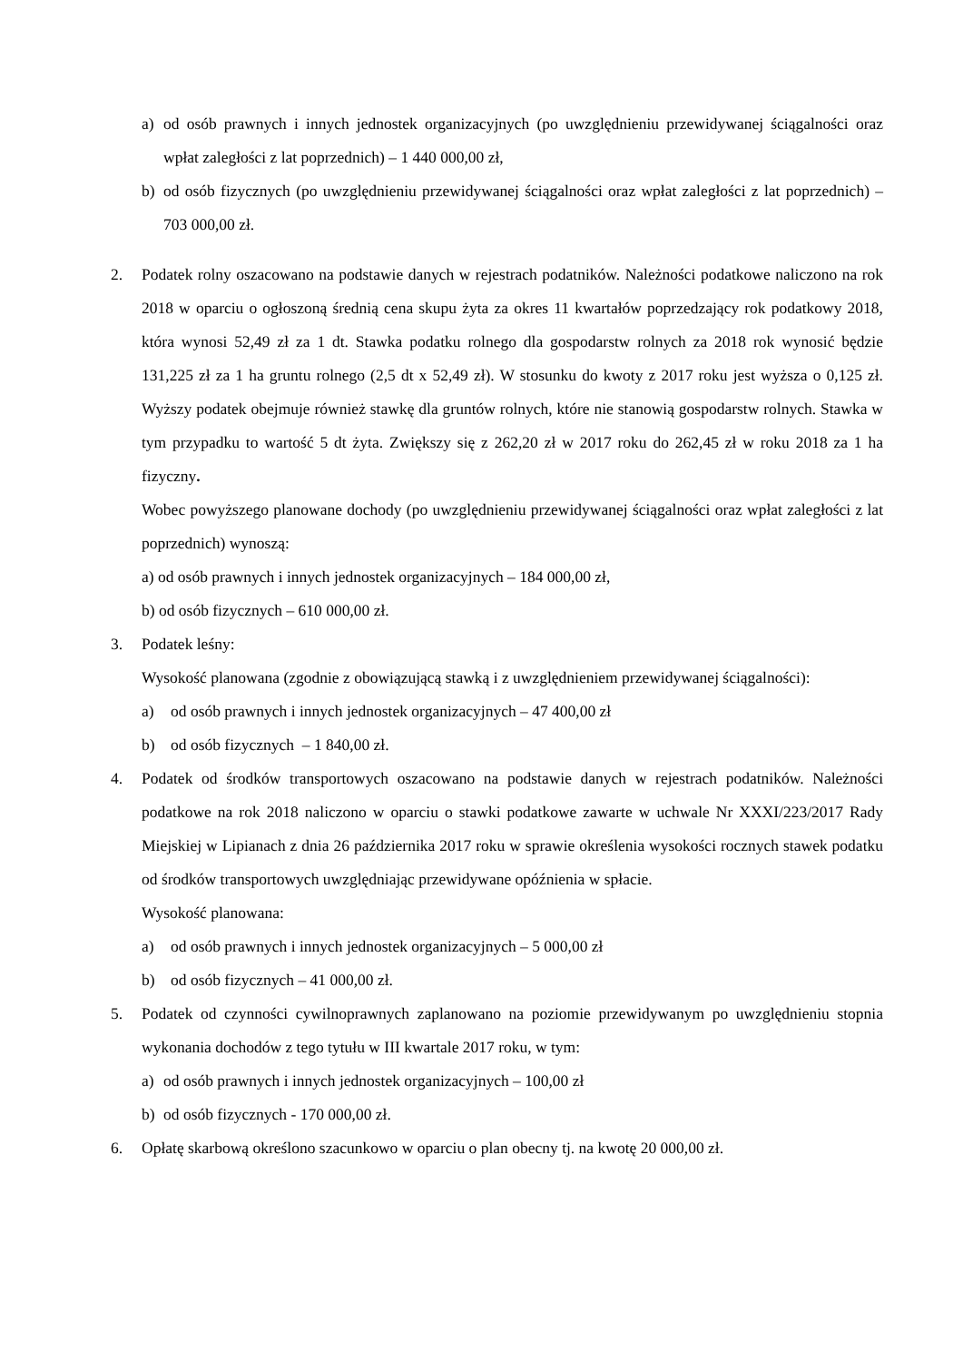a) od osób prawnych i innych jednostek organizacyjnych (po uwzględnieniu przewidywanej ściągalności oraz wpłat zaległości z lat poprzednich) – 1 440 000,00 zł,
b) od osób fizycznych (po uwzględnieniu przewidywanej ściągalności oraz wpłat zaległości z lat poprzednich) – 703 000,00 zł.
2. Podatek rolny oszacowano na podstawie danych w rejestrach podatników. Należności podatkowe naliczono na rok 2018 w oparciu o ogłoszoną średnią cena skupu żyta za okres 11 kwartałów poprzedzający rok podatkowy 2018, która wynosi 52,49 zł za 1 dt. Stawka podatku rolnego dla gospodarstw rolnych za 2018 rok wynosić będzie 131,225 zł za 1 ha gruntu rolnego (2,5 dt x 52,49 zł). W stosunku do kwoty z 2017 roku jest wyższa o 0,125 zł. Wyższy podatek obejmuje również stawkę dla gruntów rolnych, które nie stanowią gospodarstw rolnych. Stawka w tym przypadku to wartość 5 dt żyta. Zwiększy się z 262,20 zł w 2017 roku do 262,45 zł w roku 2018 za 1 ha fizyczny.
Wobec powyższego planowane dochody (po uwzględnieniu przewidywanej ściągalności oraz wpłat zaległości z lat poprzednich) wynoszą:
a) od osób prawnych i innych jednostek organizacyjnych – 184 000,00 zł,
b) od osób fizycznych – 610 000,00 zł.
3. Podatek leśny:
Wysokość planowana (zgodnie z obowiązującą stawką i z uwzględnieniem przewidywanej ściągalności):
a) od osób prawnych i innych jednostek organizacyjnych – 47 400,00 zł
b) od osób fizycznych – 1 840,00 zł.
4. Podatek od środków transportowych oszacowano na podstawie danych w rejestrach podatników. Należności podatkowe na rok 2018 naliczono w oparciu o stawki podatkowe zawarte w uchwale Nr XXXI/223/2017 Rady Miejskiej w Lipianach z dnia 26 października 2017 roku w sprawie określenia wysokości rocznych stawek podatku od środków transportowych uwzględniając przewidywane opóźnienia w spłacie.
Wysokość planowana:
a) od osób prawnych i innych jednostek organizacyjnych – 5 000,00 zł
b) od osób fizycznych – 41 000,00 zł.
5. Podatek od czynności cywilnoprawnych zaplanowano na poziomie przewidywanym po uwzględnieniu stopnia wykonania dochodów z tego tytułu w III kwartale 2017 roku, w tym:
a) od osób prawnych i innych jednostek organizacyjnych – 100,00 zł
b) od osób fizycznych - 170 000,00 zł.
6. Opłatę skarbową określono szacunkowo w oparciu o plan obecny tj. na kwotę 20 000,00 zł.